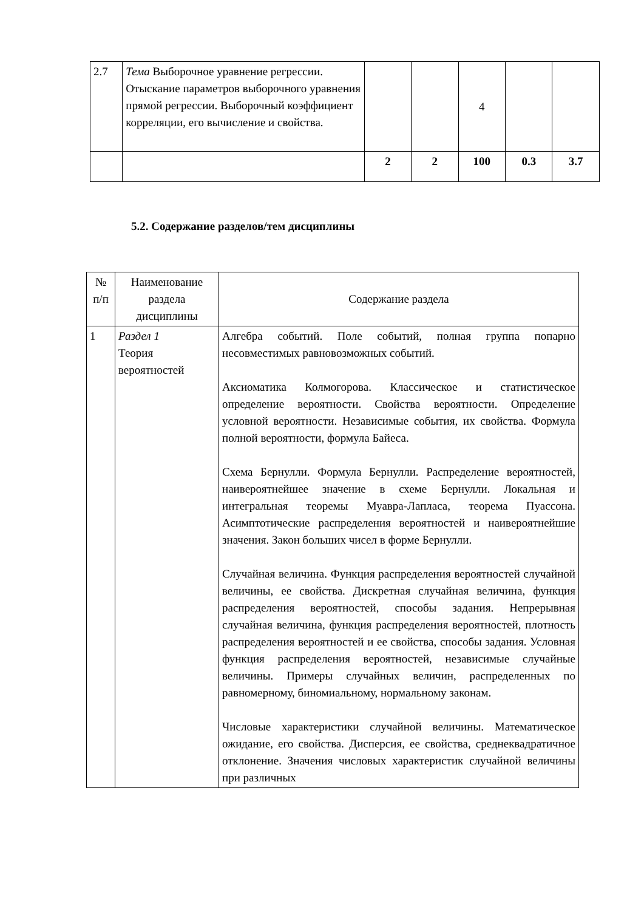| 2.7 | Тема Выборочное уравнение регрессии. Отыскание параметров выборочного уравнения прямой регрессии. Выборочный коэффициент корреляции, его вычисление и свойства. | | | 4 | | |
| | | 2 | 2 | 100 | 0.3 | 3.7 |
5.2. Содержание разделов/тем дисциплины
| № п/п | Наименование раздела дисциплины | Содержание раздела |
| 1 | Раздел 1 Теория вероятностей | Алгебра событий. Поле событий, полная группа попарно несовместимых равновозможных событий. Аксиоматика Колмогорова. Классическое и статистическое определение вероятности. Свойства вероятности. Определение условной вероятности. Независимые события, их свойства. Формула полной вероятности, формула Байеса. Схема Бернулли. Формула Бернулли. Распределение вероятностей, наивероятнейшее значение в схеме Бернулли. Локальная и интегральная теоремы Муавра-Лапласа, теорема Пуассона. Асимптотические распределения вероятностей и наивероятнейшие значения. Закон больших чисел в форме Бернулли. Случайная величина. Функция распределения вероятностей случайной величины, ее свойства. Дискретная случайная величина, функция распределения вероятностей, способы задания. Непрерывная случайная величина, функция распределения вероятностей, плотность распределения вероятностей и ее свойства, способы задания. Условная функция распределения вероятностей, независимые случайные величины. Примеры случайных величин, распределенных по равномерному, биномиальному, нормальному законам. Числовые характеристики случайной величины. Математическое ожидание, его свойства. Дисперсия, ее свойства, среднеквадратичное отклонение. Значения числовых характеристик случайной величины при различных |